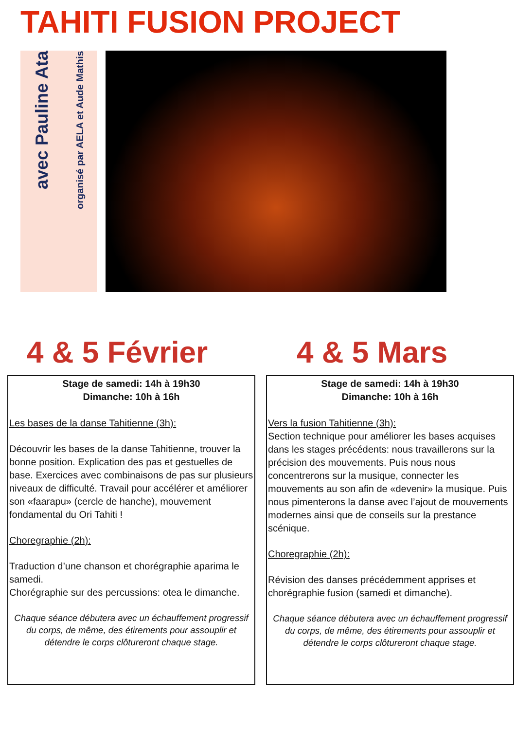TAHITI FUSION PROJECT
avec Pauline Ata
organisé par AELA et Aude Mathis
4 & 5 Février 4 & 5 Mars
Stage de samedi: 14h à 19h30
Dimanche: 10h à 16h
Les bases de la danse Tahitienne (3h):
Découvrir les bases de la danse Tahitienne, trouver la bonne position. Explication des pas et gestuelles de base. Exercices avec combinaisons de pas sur plusieurs niveaux de difficulté. Travail pour accélérer et améliorer son «faarapu» (cercle de hanche), mouvement fondamental du Ori Tahiti !
Choregraphie (2h):
Traduction d’une chanson et chorégraphie aparima le samedi.
Chorégraphie sur des percussions: otea le dimanche.
Chaque séance débutera avec un échauffement progressif du corps, de même, des étirements pour assouplir et détendre le corps clôtureront chaque stage.
Stage de samedi: 14h à 19h30
Dimanche: 10h à 16h
Vers la fusion Tahitienne (3h):
Section technique pour améliorer les bases acquises dans les stages précédents: nous travaillerons sur la précision des mouvements. Puis nous nous concentrerons sur la musique, connecter les mouvements au son afin de «devenir» la musique. Puis nous pimenterons la danse avec l’ajout de mouvements modernes ainsi que de conseils sur la prestance scénique.
Choregraphie (2h):
Révision des danses précédemment apprises et chorégraphie fusion (samedi et dimanche).
Chaque séance débutera avec un échauffement progressif du corps, de même, des étirements pour assouplir et détendre le corps clôtureront chaque stage.